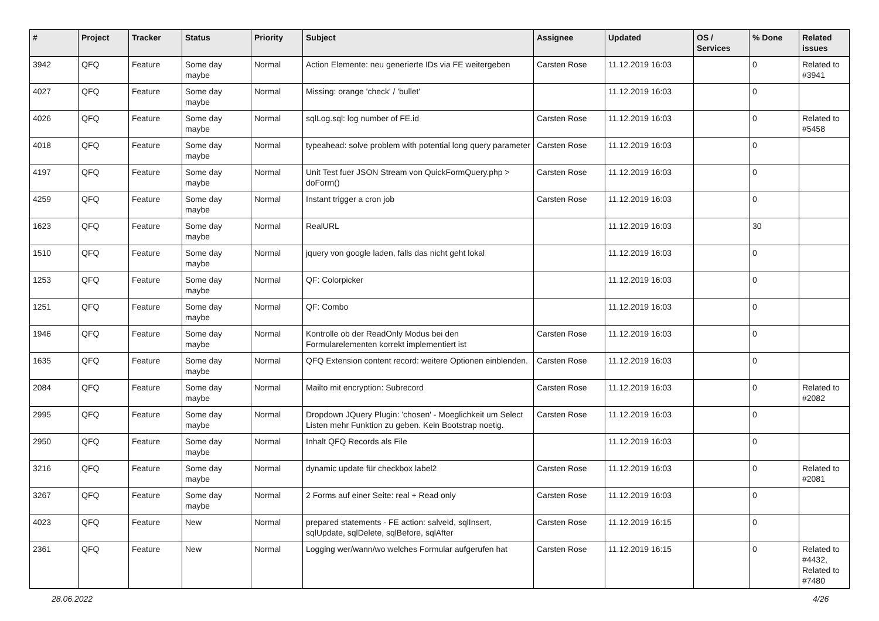| # | Project | Tracker | Status | Priority | Subject | Assignee | Updated | OS / Services | % Done | Related issues |
| --- | --- | --- | --- | --- | --- | --- | --- | --- | --- | --- |
| 3942 | QFQ | Feature | Some day maybe | Normal | Action Elemente: neu generierte IDs via FE weitergeben | Carsten Rose | 11.12.2019 16:03 | | 0 | Related to #3941 |
| 4027 | QFQ | Feature | Some day maybe | Normal | Missing: orange 'check' / 'bullet' | | 11.12.2019 16:03 | | 0 | |
| 4026 | QFQ | Feature | Some day maybe | Normal | sqlLog.sql: log number of FE.id | Carsten Rose | 11.12.2019 16:03 | | 0 | Related to #5458 |
| 4018 | QFQ | Feature | Some day maybe | Normal | typeahead: solve problem with potential long query parameter | Carsten Rose | 11.12.2019 16:03 | | 0 | |
| 4197 | QFQ | Feature | Some day maybe | Normal | Unit Test fuer JSON Stream von QuickFormQuery.php > doForm() | Carsten Rose | 11.12.2019 16:03 | | 0 | |
| 4259 | QFQ | Feature | Some day maybe | Normal | Instant trigger a cron job | Carsten Rose | 11.12.2019 16:03 | | 0 | |
| 1623 | QFQ | Feature | Some day maybe | Normal | RealURL | | 11.12.2019 16:03 | | 30 | |
| 1510 | QFQ | Feature | Some day maybe | Normal | jquery von google laden, falls das nicht geht lokal | | 11.12.2019 16:03 | | 0 | |
| 1253 | QFQ | Feature | Some day maybe | Normal | QF: Colorpicker | | 11.12.2019 16:03 | | 0 | |
| 1251 | QFQ | Feature | Some day maybe | Normal | QF: Combo | | 11.12.2019 16:03 | | 0 | |
| 1946 | QFQ | Feature | Some day maybe | Normal | Kontrolle ob der ReadOnly Modus bei den Formularelementen korrekt implementiert ist | Carsten Rose | 11.12.2019 16:03 | | 0 | |
| 1635 | QFQ | Feature | Some day maybe | Normal | QFQ Extension content record: weitere Optionen einblenden. | Carsten Rose | 11.12.2019 16:03 | | 0 | |
| 2084 | QFQ | Feature | Some day maybe | Normal | Mailto mit encryption: Subrecord | Carsten Rose | 11.12.2019 16:03 | | 0 | Related to #2082 |
| 2995 | QFQ | Feature | Some day maybe | Normal | Dropdown JQuery Plugin: 'chosen' - Moeglichkeit um Select Listen mehr Funktion zu geben. Kein Bootstrap noetig. | Carsten Rose | 11.12.2019 16:03 | | 0 | |
| 2950 | QFQ | Feature | Some day maybe | Normal | Inhalt QFQ Records als File | | 11.12.2019 16:03 | | 0 | |
| 3216 | QFQ | Feature | Some day maybe | Normal | dynamic update für checkbox label2 | Carsten Rose | 11.12.2019 16:03 | | 0 | Related to #2081 |
| 3267 | QFQ | Feature | Some day maybe | Normal | 2 Forms auf einer Seite: real + Read only | Carsten Rose | 11.12.2019 16:03 | | 0 | |
| 4023 | QFQ | Feature | New | Normal | prepared statements - FE action: salveId, sqlInsert, sqlUpdate, sqlDelete, sqlBefore, sqlAfter | Carsten Rose | 11.12.2019 16:15 | | 0 | |
| 2361 | QFQ | Feature | New | Normal | Logging wer/wann/wo welches Formular aufgerufen hat | Carsten Rose | 11.12.2019 16:15 | | 0 | Related to #4432, Related to #7480 |
28.06.2022 4/26